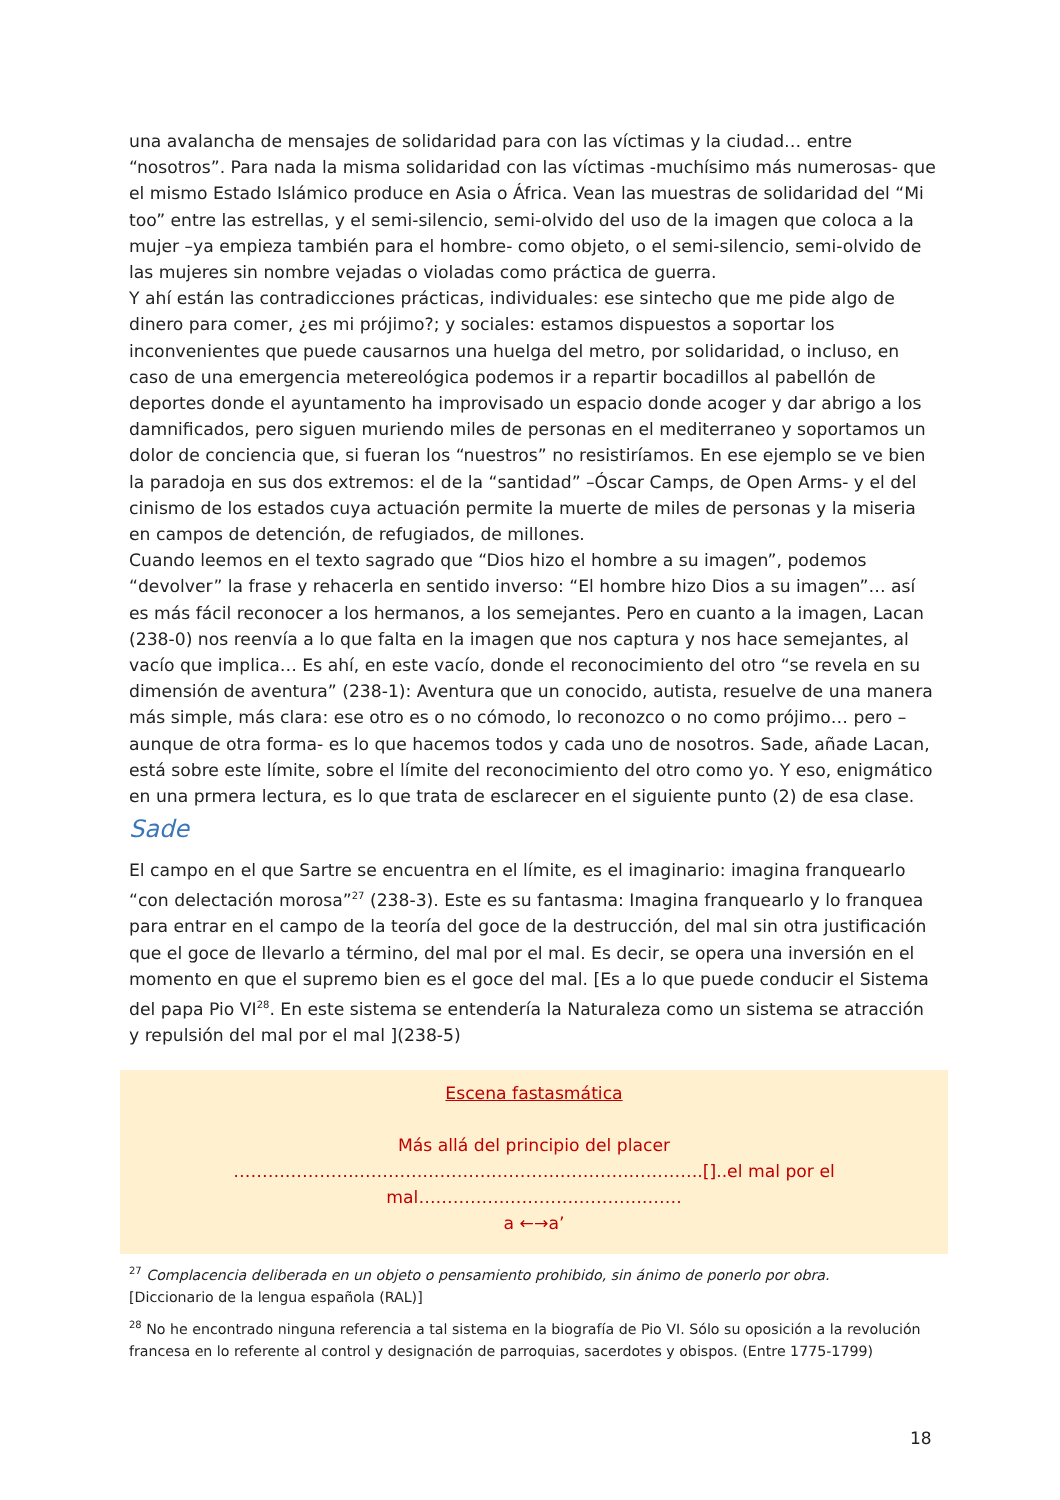una avalancha de mensajes de solidaridad para con las víctimas y la ciudad… entre “nosotros”. Para nada la misma solidaridad con las víctimas -muchísimo más numerosas- que el mismo Estado Islámico produce en Asia o África. Vean las muestras de solidaridad del “Mi too” entre las estrellas, y el semi-silencio, semi-olvido del uso de la imagen que coloca a la mujer –ya empieza también para el hombre- como objeto, o el semi-silencio, semi-olvido de las mujeres sin nombre vejadas o violadas como práctica de guerra.
Y ahí están las contradicciones prácticas, individuales: ese sintecho que me pide algo de dinero para comer, ¿es mi prójimo?; y sociales: estamos dispuestos a soportar los inconvenientes que puede causarnos una huelga del metro, por solidaridad, o incluso, en caso de una emergencia metereológica podemos ir a repartir bocadillos al pabellón de deportes donde el ayuntamento ha improvisado un espacio donde acoger y dar abrigo a los damnificados, pero siguen muriendo miles de personas en el mediterraneo y soportamos un dolor de conciencia que, si fueran los “nuestros” no resistiríamos. En ese ejemplo se ve bien la paradoja en sus dos extremos: el de la “santidad” –Óscar Camps, de Open Arms- y el del cinismo de los estados cuya actuación permite la muerte de miles de personas y la miseria en campos de detención, de refugiados, de millones.
Cuando leemos en el texto sagrado que “Dios hizo el hombre a su imagen”, podemos “devolver” la frase y rehacerla en sentido inverso: “El hombre hizo Dios a su imagen”… así es más fácil reconocer a los hermanos, a los semejantes. Pero en cuanto a la imagen, Lacan (238-0) nos reenvía a lo que falta en la imagen que nos captura y nos hace semejantes, al vacío que implica… Es ahí, en este vacío, donde el reconocimiento del otro “se revela en su dimensión de aventura” (238-1): Aventura que un conocido, autista, resuelve de una manera más simple, más clara: ese otro es o no cómodo, lo reconozco o no como prójimo… pero –aunque de otra forma- es lo que hacemos todos y cada uno de nosotros. Sade, añade Lacan, está sobre este límite, sobre el límite del reconocimiento del otro como yo. Y eso, enigmático en una prmera lectura, es lo que trata de esclarecer en el siguiente punto (2) de esa clase.
Sade
El campo en el que Sartre se encuentra en el límite, es el imaginario: imagina franquearlo “con delectación morosa”<sup>27</sup> (238-3). Este es su fantasma: Imagina franquearlo y lo franquea para entrar en el campo de la teoría del goce de la destrucción, del mal sin otra justificación que el goce de llevarlo a término, del mal por el mal. Es decir, se opera una inversión en el momento en que el supremo bien es el goce del mal. [Es a lo que puede conducir el Sistema del papa Pio VI<sup>28</sup>. En este sistema se entendería la Naturaleza como un sistema se atracción y repulsión del mal por el mal ](238-5)
Escena fastasmática
Más allá del principio del placer
……………………………………………………………………….[]..el mal por el mal……………………………………….
a ←→a’
<sup>27</sup> Complacencia deliberada en un objeto o pensamiento prohibido, sin ánimo de ponerlo por obra.
[Diccionario de la lengua española (RAL)]
<sup>28</sup> No he encontrado ninguna referencia a tal sistema en la biografía de Pio VI. Sólo su oposición a la revolución francesa en lo referente al control y designación de parroquias, sacerdotes y obispos. (Entre 1775-1799)
18